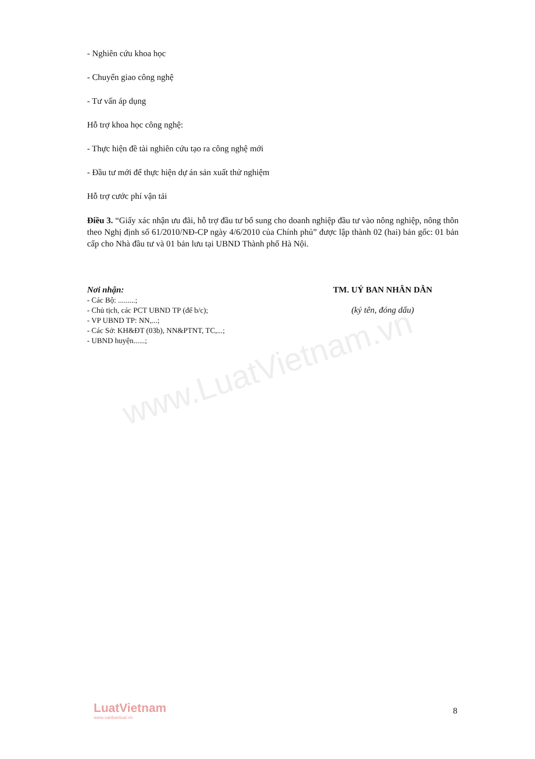www.LuatVietnam.vn
- Nghiên cứu khoa học
- Chuyển giao công nghệ
- Tư vấn áp dụng
Hỗ trợ khoa học công nghệ:
- Thực hiện đề tài nghiên cứu tạo ra công nghệ mới
- Đầu tư mới để thực hiện dự án sản xuất thử nghiệm
Hỗ trợ cước phí vận tải
Điều 3. “Giấy xác nhận ưu đãi, hỗ trợ đầu tư bổ sung cho doanh nghiệp đầu tư vào nông nghiệp, nông thôn theo Nghị định số 61/2010/NĐ-CP ngày 4/6/2010 của Chính phủ” được lập thành 02 (hai) bản gốc: 01 bản cấp cho Nhà đầu tư và 01 bản lưu tại UBND Thành phố Hà Nội.
Nơi nhận:
- Các Bộ: .........;
- Chủ tịch, các PCT UBND TP (để b/c);
- VP UBND TP: NN,...;
- Các Sở: KH&ĐT (03b), NN&PTNT, TC,...;
- UBND huyện......;
TM. UỶ BAN NHÂN DÂN
(ký tên, đóng dấu)
LuatVietnam
www.vanbanluat.vn
8